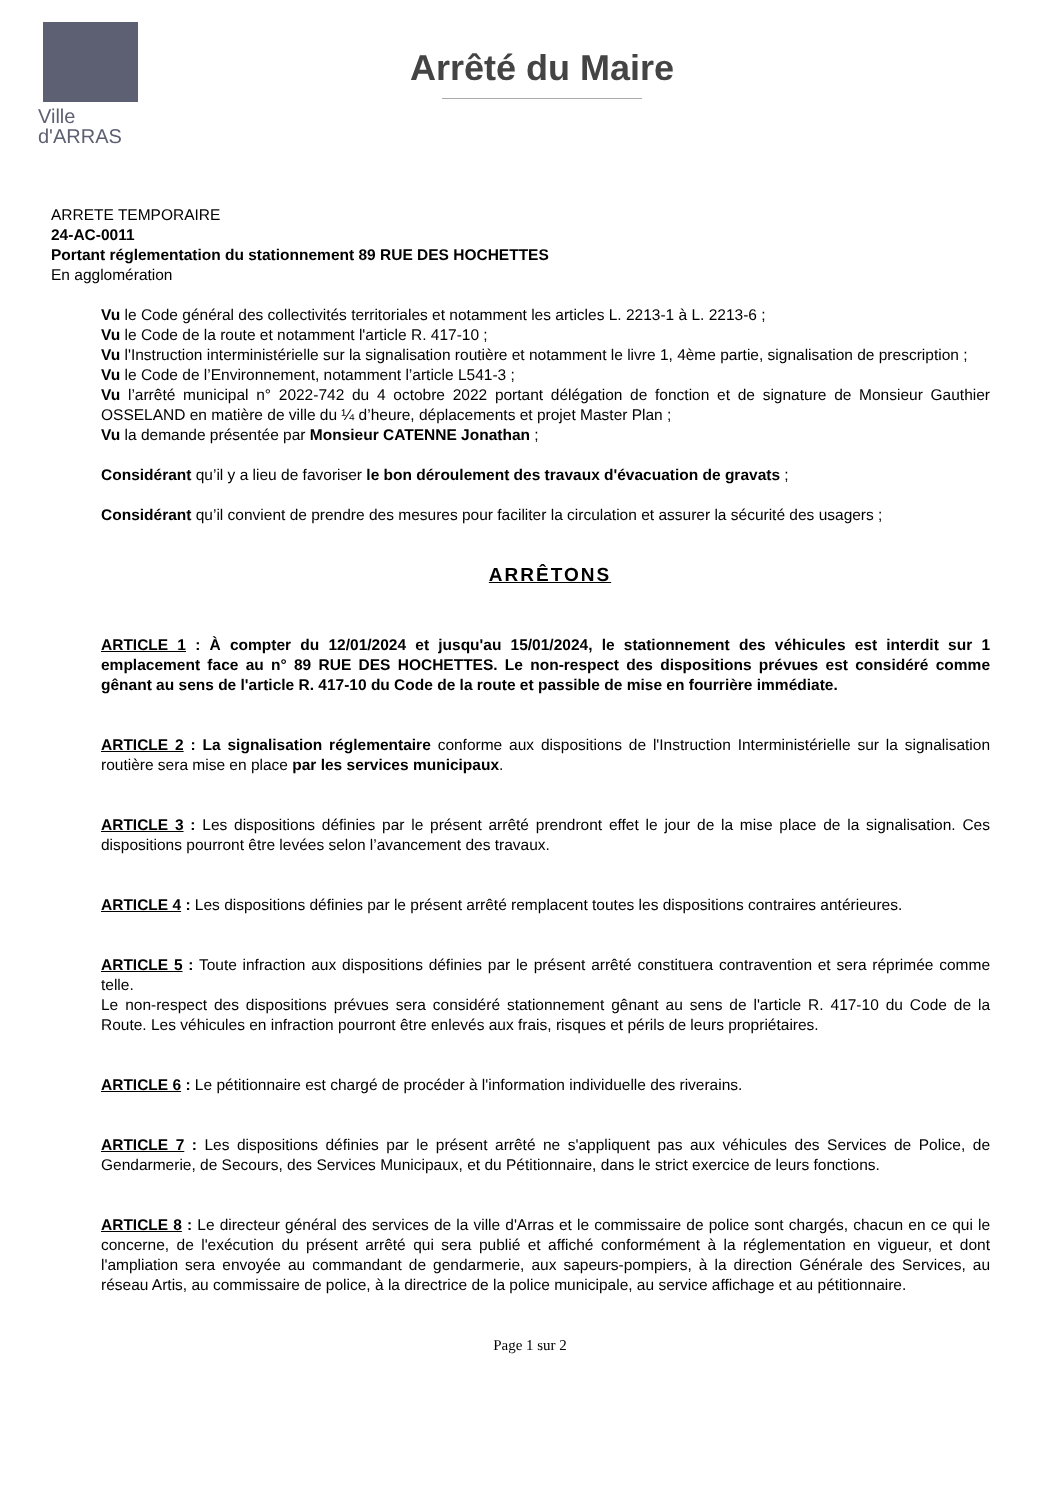Ville
d'ARRAS
Arrêté du Maire
ARRETE TEMPORAIRE
24-AC-0011
Portant réglementation du stationnement 89 RUE DES HOCHETTES
En agglomération
Vu le Code général des collectivités territoriales et notamment les articles L. 2213-1 à L. 2213-6 ;
Vu le Code de la route et notamment l'article R. 417-10 ;
Vu l'Instruction interministérielle sur la signalisation routière et notamment le livre 1, 4ème partie, signalisation de prescription ;
Vu le Code de l’Environnement, notamment l’article L541-3 ;
Vu l’arrêté municipal n° 2022-742 du 4 octobre 2022 portant délégation de fonction et de signature de Monsieur Gauthier OSSELAND en matière de ville du ¼ d’heure, déplacements et projet Master Plan ;
Vu la demande présentée par Monsieur CATENNE Jonathan ;
Considérant qu’il y a lieu de favoriser le bon déroulement des travaux d'évacuation de gravats ;
Considérant qu’il convient de prendre des mesures pour faciliter la circulation et assurer la sécurité des usagers ;
ARRÊTONS
ARTICLE 1 : À compter du 12/01/2024 et jusqu'au 15/01/2024, le stationnement des véhicules est interdit sur 1 emplacement face au n° 89 RUE DES HOCHETTES. Le non-respect des dispositions prévues est considéré comme gênant au sens de l'article R. 417-10 du Code de la route et passible de mise en fourrière immédiate.
ARTICLE 2 : La signalisation réglementaire conforme aux dispositions de l'Instruction Interministérielle sur la signalisation routière sera mise en place par les services municipaux.
ARTICLE 3 : Les dispositions définies par le présent arrêté prendront effet le jour de la mise place de la signalisation. Ces dispositions pourront être levées selon l’avancement des travaux.
ARTICLE 4 : Les dispositions définies par le présent arrêté remplacent toutes les dispositions contraires antérieures.
ARTICLE 5 : Toute infraction aux dispositions définies par le présent arrêté constituera contravention et sera réprimée comme telle.
Le non-respect des dispositions prévues sera considéré stationnement gênant au sens de l'article R. 417-10 du Code de la Route. Les véhicules en infraction pourront être enlevés aux frais, risques et périls de leurs propriétaires.
ARTICLE 6 : Le pétitionnaire est chargé de procéder à l'information individuelle des riverains.
ARTICLE 7 : Les dispositions définies par le présent arrêté ne s'appliquent pas aux véhicules des Services de Police, de Gendarmerie, de Secours, des Services Municipaux, et du Pétitionnaire, dans le strict exercice de leurs fonctions.
ARTICLE 8 : Le directeur général des services de la ville d'Arras et le commissaire de police sont chargés, chacun en ce qui le concerne, de l'exécution du présent arrêté qui sera publié et affiché conformément à la réglementation en vigueur, et dont l'ampliation sera envoyée au commandant de gendarmerie, aux sapeurs-pompiers, à la direction Générale des Services, au réseau Artis, au commissaire de police, à la directrice de la police municipale, au service affichage et au pétitionnaire.
Page 1 sur 2